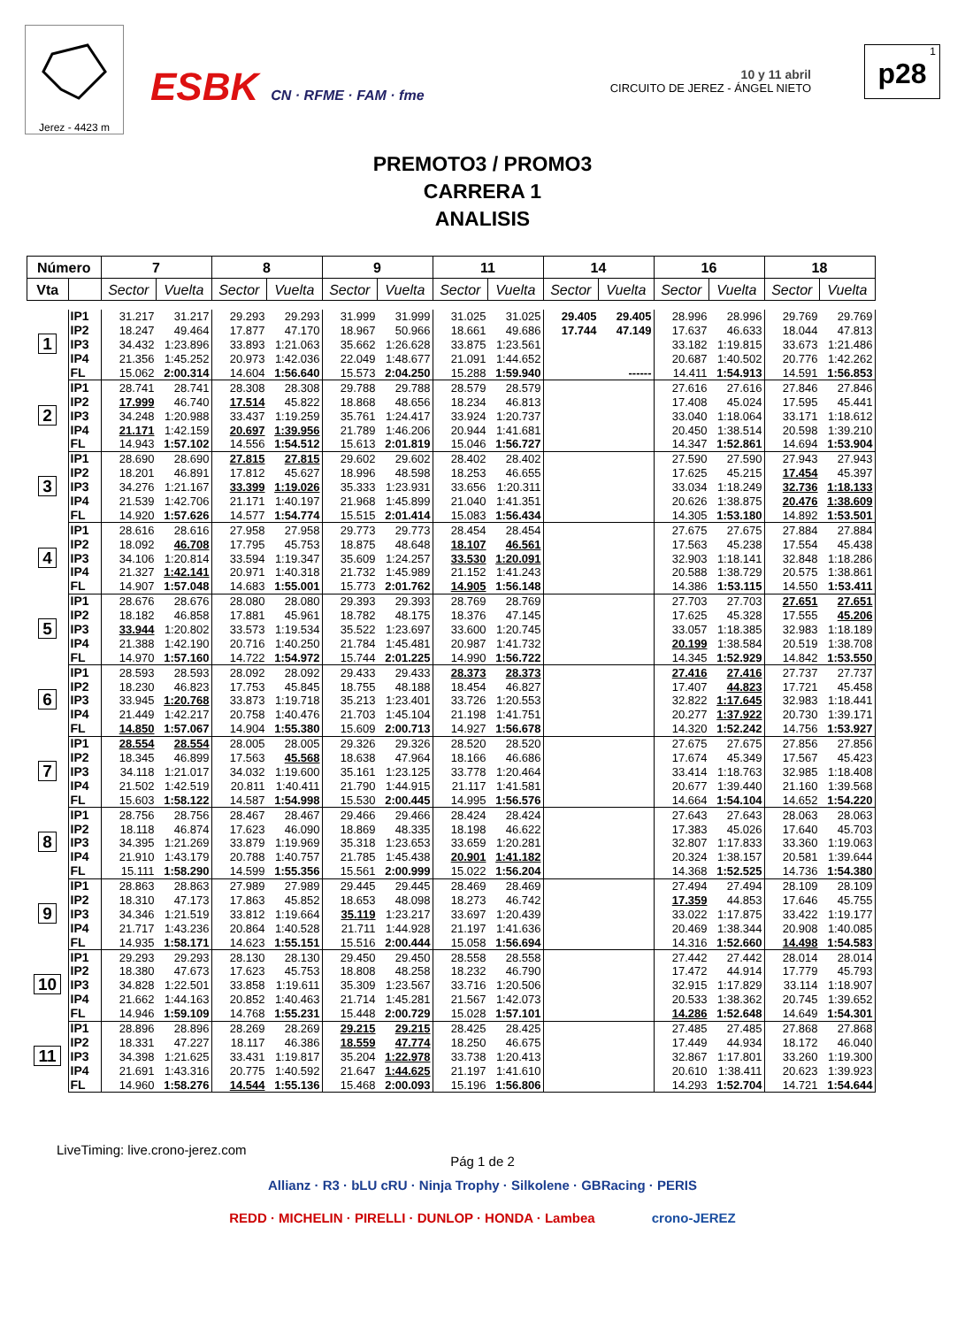Jerez - 4423 m
ESBK CN · RFME · FAM · fme
10 y 11 abril
CIRCUITO DE JEREZ - ÁNGEL NIETO
1
p28
PREMOTO3 / PROMO3
CARRERA 1
ANALISIS
| Número | | 7 | | 8 | | 9 | | 11 | | 14 | | 16 | | 18 | |
| --- | --- | --- | --- | --- | --- | --- | --- | --- | --- | --- | --- | --- | --- | --- | --- |
| Vta | | Sector | Vuelta | Sector | Vuelta | Sector | Vuelta | Sector | Vuelta | Sector | Vuelta | Sector | Vuelta | Sector | Vuelta |
| 1 | IP1 | 31.217 | 31.217 | 29.293 | 29.293 | 31.999 | 31.999 | 31.025 | 31.025 | 29.405 | 29.405 | 28.996 | 28.996 | 29.769 | 29.769 |
| | IP2 | 18.247 | 49.464 | 17.877 | 47.170 | 18.967 | 50.966 | 18.661 | 49.686 | 17.744 | 47.149 | 17.637 | 46.633 | 18.044 | 47.813 |
| | IP3 | 34.432 | 1:23.896 | 33.893 | 1:21.063 | 35.662 | 1:26.628 | 33.875 | 1:23.561 | | | 33.182 | 1:19.815 | 33.673 | 1:21.486 |
| | IP4 | 21.356 | 1:45.252 | 20.973 | 1:42.036 | 22.049 | 1:48.677 | 21.091 | 1:44.652 | | | 20.687 | 1:40.502 | 20.776 | 1:42.262 |
| | FL | 15.062 | 2:00.314 | 14.604 | 1:56.640 | 15.573 | 2:04.250 | 15.288 | 1:59.940 | | ------ | 14.411 | 1:54.913 | 14.591 | 1:56.853 |
| 2 | IP1 | 28.741 | 28.741 | 28.308 | 28.308 | 29.788 | 29.788 | 28.579 | 28.579 | | | 27.616 | 27.616 | 27.846 | 27.846 |
| | IP2 | 17.999 | 46.740 | 17.514 | 45.822 | 18.868 | 48.656 | 18.234 | 46.813 | | | 17.408 | 45.024 | 17.595 | 45.441 |
| | IP3 | 34.248 | 1:20.988 | 33.437 | 1:19.259 | 35.761 | 1:24.417 | 33.924 | 1:20.737 | | | 33.040 | 1:18.064 | 33.171 | 1:18.612 |
| | IP4 | 21.171 | 1:42.159 | 20.697 | 1:39.956 | 21.789 | 1:46.206 | 20.944 | 1:41.681 | | | 20.450 | 1:38.514 | 20.598 | 1:39.210 |
| | FL | 14.943 | 1:57.102 | 14.556 | 1:54.512 | 15.613 | 2:01.819 | 15.046 | 1:56.727 | | | 14.347 | 1:52.861 | 14.694 | 1:53.904 |
| 3 | IP1 | 28.690 | 28.690 | 27.815 | 27.815 | 29.602 | 29.602 | 28.402 | 28.402 | | | 27.590 | 27.590 | 27.943 | 27.943 |
| | IP2 | 18.201 | 46.891 | 17.812 | 45.627 | 18.996 | 48.598 | 18.253 | 46.655 | | | 17.625 | 45.215 | 17.454 | 45.397 |
| | IP3 | 34.276 | 1:21.167 | 33.399 | 1:19.026 | 35.333 | 1:23.931 | 33.656 | 1:20.311 | | | 33.034 | 1:18.249 | 32.736 | 1:18.133 |
| | IP4 | 21.539 | 1:42.706 | 21.171 | 1:40.197 | 21.968 | 1:45.899 | 21.040 | 1:41.351 | | | 20.626 | 1:38.875 | 20.476 | 1:38.609 |
| | FL | 14.920 | 1:57.626 | 14.577 | 1:54.774 | 15.515 | 2:01.414 | 15.083 | 1:56.434 | | | 14.305 | 1:53.180 | 14.892 | 1:53.501 |
| 4 | IP1 | 28.616 | 28.616 | 27.958 | 27.958 | 29.773 | 29.773 | 28.454 | 28.454 | | | 27.675 | 27.675 | 27.884 | 27.884 |
| | IP2 | 18.092 | 46.708 | 17.795 | 45.753 | 18.875 | 48.648 | 18.107 | 46.561 | | | 17.563 | 45.238 | 17.554 | 45.438 |
| | IP3 | 34.106 | 1:20.814 | 33.594 | 1:19.347 | 35.609 | 1:24.257 | 33.530 | 1:20.091 | | | 32.903 | 1:18.141 | 32.848 | 1:18.286 |
| | IP4 | 21.327 | 1:42.141 | 20.971 | 1:40.318 | 21.732 | 1:45.989 | 21.152 | 1:41.243 | | | 20.588 | 1:38.729 | 20.575 | 1:38.861 |
| | FL | 14.907 | 1:57.048 | 14.683 | 1:55.001 | 15.773 | 2:01.762 | 14.905 | 1:56.148 | | | 14.386 | 1:53.115 | 14.550 | 1:53.411 |
| 5 | IP1 | 28.676 | 28.676 | 28.080 | 28.080 | 29.393 | 29.393 | 28.769 | 28.769 | | | 27.703 | 27.703 | 27.651 | 27.651 |
| | IP2 | 18.182 | 46.858 | 17.881 | 45.961 | 18.782 | 48.175 | 18.376 | 47.145 | | | 17.625 | 45.328 | 17.555 | 45.206 |
| | IP3 | 33.944 | 1:20.802 | 33.573 | 1:19.534 | 35.522 | 1:23.697 | 33.600 | 1:20.745 | | | 33.057 | 1:18.385 | 32.983 | 1:18.189 |
| | IP4 | 21.388 | 1:42.190 | 20.716 | 1:40.250 | 21.784 | 1:45.481 | 20.987 | 1:41.732 | | | 20.199 | 1:38.584 | 20.519 | 1:38.708 |
| | FL | 14.970 | 1:57.160 | 14.722 | 1:54.972 | 15.744 | 2:01.225 | 14.990 | 1:56.722 | | | 14.345 | 1:52.929 | 14.842 | 1:53.550 |
| 6 | IP1 | 28.593 | 28.593 | 28.092 | 28.092 | 29.433 | 29.433 | 28.373 | 28.373 | | | 27.416 | 27.416 | 27.737 | 27.737 |
| | IP2 | 18.230 | 46.823 | 17.753 | 45.845 | 18.755 | 48.188 | 18.454 | 46.827 | | | 17.407 | 44.823 | 17.721 | 45.458 |
| | IP3 | 33.945 | 1:20.768 | 33.873 | 1:19.718 | 35.213 | 1:23.401 | 33.726 | 1:20.553 | | | 32.822 | 1:17.645 | 32.983 | 1:18.441 |
| | IP4 | 21.449 | 1:42.217 | 20.758 | 1:40.476 | 21.703 | 1:45.104 | 21.198 | 1:41.751 | | | 20.277 | 1:37.922 | 20.730 | 1:39.171 |
| | FL | 14.850 | 1:57.067 | 14.904 | 1:55.380 | 15.609 | 2:00.713 | 14.927 | 1:56.678 | | | 14.320 | 1:52.242 | 14.756 | 1:53.927 |
| 7 | IP1 | 28.554 | 28.554 | 28.005 | 28.005 | 29.326 | 29.326 | 28.520 | 28.520 | | | 27.675 | 27.675 | 27.856 | 27.856 |
| | IP2 | 18.345 | 46.899 | 17.563 | 45.568 | 18.638 | 47.964 | 18.166 | 46.686 | | | 17.674 | 45.349 | 17.567 | 45.423 |
| | IP3 | 34.118 | 1:21.017 | 34.032 | 1:19.600 | 35.161 | 1:23.125 | 33.778 | 1:20.464 | | | 33.414 | 1:18.763 | 32.985 | 1:18.408 |
| | IP4 | 21.502 | 1:42.519 | 20.811 | 1:40.411 | 21.790 | 1:44.915 | 21.117 | 1:41.581 | | | 20.677 | 1:39.440 | 21.160 | 1:39.568 |
| | FL | 15.603 | 1:58.122 | 14.587 | 1:54.998 | 15.530 | 2:00.445 | 14.995 | 1:56.576 | | | 14.664 | 1:54.104 | 14.652 | 1:54.220 |
| 8 | IP1 | 28.756 | 28.756 | 28.467 | 28.467 | 29.466 | 29.466 | 28.424 | 28.424 | | | 27.643 | 27.643 | 28.063 | 28.063 |
| | IP2 | 18.118 | 46.874 | 17.623 | 46.090 | 18.869 | 48.335 | 18.198 | 46.622 | | | 17.383 | 45.026 | 17.640 | 45.703 |
| | IP3 | 34.395 | 1:21.269 | 33.879 | 1:19.969 | 35.318 | 1:23.653 | 33.659 | 1:20.281 | | | 32.807 | 1:17.833 | 33.360 | 1:19.063 |
| | IP4 | 21.910 | 1:43.179 | 20.788 | 1:40.757 | 21.785 | 1:45.438 | 20.901 | 1:41.182 | | | 20.324 | 1:38.157 | 20.581 | 1:39.644 |
| | FL | 15.111 | 1:58.290 | 14.599 | 1:55.356 | 15.561 | 2:00.999 | 15.022 | 1:56.204 | | | 14.368 | 1:52.525 | 14.736 | 1:54.380 |
| 9 | IP1 | 28.863 | 28.863 | 27.989 | 27.989 | 29.445 | 29.445 | 28.469 | 28.469 | | | 27.494 | 27.494 | 28.109 | 28.109 |
| | IP2 | 18.310 | 47.173 | 17.863 | 45.852 | 18.653 | 48.098 | 18.273 | 46.742 | | | 17.359 | 44.853 | 17.646 | 45.755 |
| | IP3 | 34.346 | 1:21.519 | 33.812 | 1:19.664 | 35.119 | 1:23.217 | 33.697 | 1:20.439 | | | 33.022 | 1:17.875 | 33.422 | 1:19.177 |
| | IP4 | 21.717 | 1:43.236 | 20.864 | 1:40.528 | 21.711 | 1:44.928 | 21.197 | 1:41.636 | | | 20.469 | 1:38.344 | 20.908 | 1:40.085 |
| | FL | 14.935 | 1:58.171 | 14.623 | 1:55.151 | 15.516 | 2:00.444 | 15.058 | 1:56.694 | | | 14.316 | 1:52.660 | 14.498 | 1:54.583 |
| 10 | IP1 | 29.293 | 29.293 | 28.130 | 28.130 | 29.450 | 29.450 | 28.558 | 28.558 | | | 27.442 | 27.442 | 28.014 | 28.014 |
| | IP2 | 18.380 | 47.673 | 17.623 | 45.753 | 18.808 | 48.258 | 18.232 | 46.790 | | | 17.472 | 44.914 | 17.779 | 45.793 |
| | IP3 | 34.828 | 1:22.501 | 33.858 | 1:19.611 | 35.309 | 1:23.567 | 33.716 | 1:20.506 | | | 32.915 | 1:17.829 | 33.114 | 1:18.907 |
| | IP4 | 21.662 | 1:44.163 | 20.852 | 1:40.463 | 21.714 | 1:45.281 | 21.567 | 1:42.073 | | | 20.533 | 1:38.362 | 20.745 | 1:39.652 |
| | FL | 14.946 | 1:59.109 | 14.768 | 1:55.231 | 15.448 | 2:00.729 | 15.028 | 1:57.101 | | | 14.286 | 1:52.648 | 14.649 | 1:54.301 |
| 11 | IP1 | 28.896 | 28.896 | 28.269 | 28.269 | 29.215 | 29.215 | 28.425 | 28.425 | | | 27.485 | 27.485 | 27.868 | 27.868 |
| | IP2 | 18.331 | 47.227 | 18.117 | 46.386 | 18.559 | 47.774 | 18.250 | 46.675 | | | 17.449 | 44.934 | 18.172 | 46.040 |
| | IP3 | 34.398 | 1:21.625 | 33.431 | 1:19.817 | 35.204 | 1:22.978 | 33.738 | 1:20.413 | | | 32.867 | 1:17.801 | 33.260 | 1:19.300 |
| | IP4 | 21.691 | 1:43.316 | 20.775 | 1:40.592 | 21.647 | 1:44.625 | 21.197 | 1:41.610 | | | 20.610 | 1:38.411 | 20.623 | 1:39.923 |
| | FL | 14.960 | 1:58.276 | 14.544 | 1:55.136 | 15.468 | 2:00.093 | 15.196 | 1:56.806 | | | 14.293 | 1:52.704 | 14.721 | 1:54.644 |
LiveTiming: live.crono-jerez.com
Pág 1 de 2
Allianz · R3 · bLU cRU · Ninja Trophy · Silkolene · GBRacing · PERIS
REDD · MICHELIN · PIRELLI · DUNLOP · HONDA · Lambea crono-JEREZ